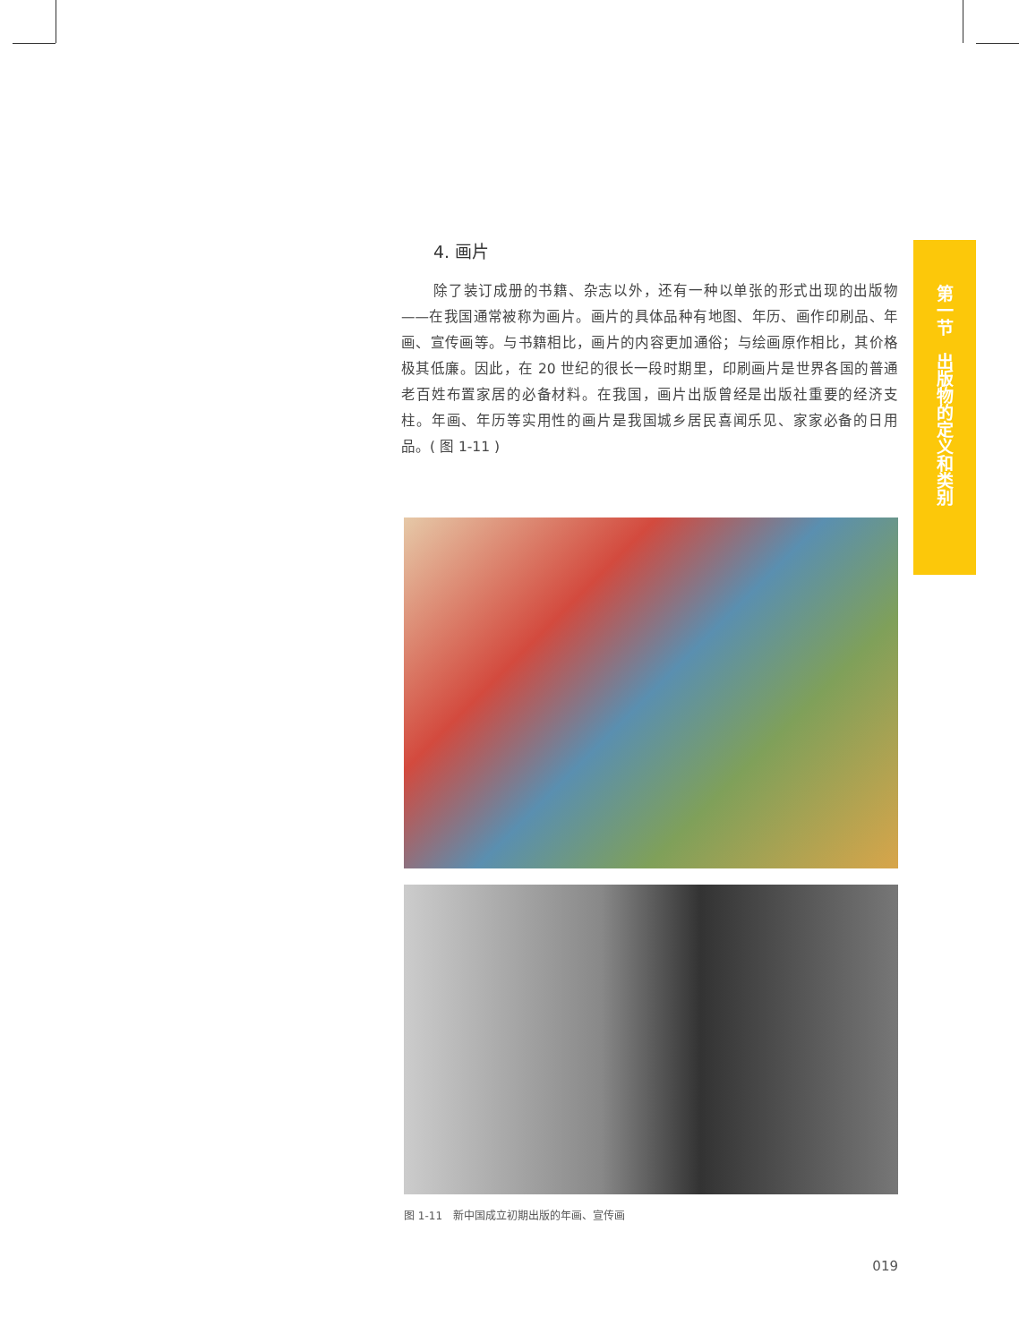4. 画片
除了装订成册的书籍、杂志以外，还有一种以单张的形式出现的出版物——在我国通常被称为画片。画片的具体品种有地图、年历、画作印刷品、年画、宣传画等。与书籍相比，画片的内容更加通俗；与绘画原作相比，其价格极其低廉。因此，在 20 世纪的很长一段时期里，印刷画片是世界各国的普通老百姓布置家居的必备材料。在我国，画片出版曾经是出版社重要的经济支柱。年画、年历等实用性的画片是我国城乡居民喜闻乐见、家家必备的日用品。( 图 1-11 )
图 1-11　新中国成立初期出版的年画、宣传画
019
第一节　出版物的定义和类别